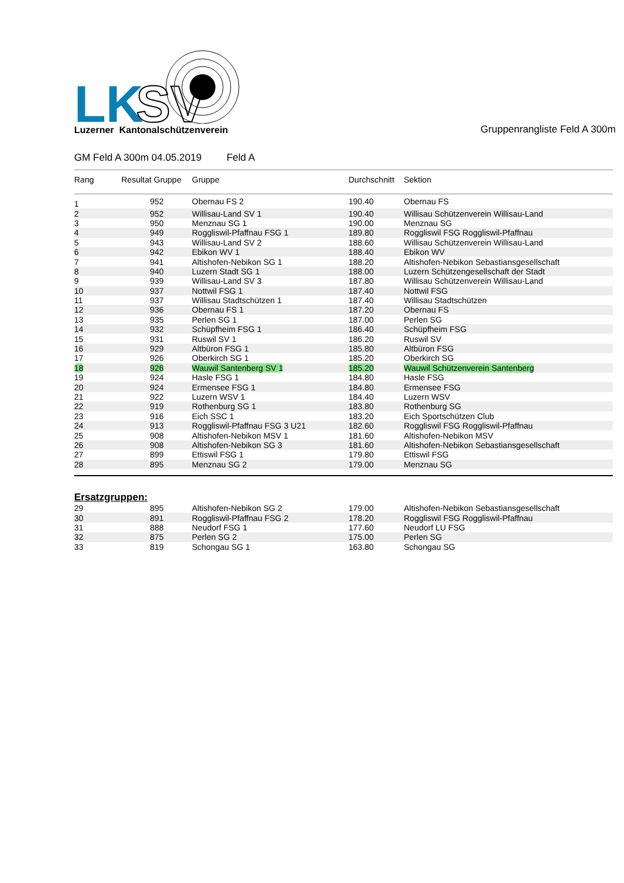LK
SV
Luzerner Kantonalschützenverein
Gruppenrangliste Feld A 300m
GM Feld A 300m 04.05.2019 Feld A
| Rang | Resultat Gruppe | Gruppe | Durchschnitt | Sektion |
| --- | --- | --- | --- | --- |
| 1 | 952 | Obernau FS 2 | 190.40 | Obernau FS |
| 2 | 952 | Willisau-Land SV 1 | 190.40 | Willisau Schützenverein Willisau-Land |
| 3 | 950 | Menznau SG 1 | 190.00 | Menznau SG |
| 4 | 949 | Roggliswil-Pfaffnau FSG 1 | 189.80 | Roggliswil FSG Roggliswil-Pfaffnau |
| 5 | 943 | Willisau-Land SV 2 | 188.60 | Willisau Schützenverein Willisau-Land |
| 6 | 942 | Ebikon WV 1 | 188.40 | Ebikon WV |
| 7 | 941 | Altishofen-Nebikon SG 1 | 188.20 | Altishofen-Nebikon Sebastiansgesellschaft |
| 8 | 940 | Luzern Stadt SG 1 | 188.00 | Luzern Schützengesellschaft der Stadt |
| 9 | 939 | Willisau-Land SV 3 | 187.80 | Willisau Schützenverein Willisau-Land |
| 10 | 937 | Nottwil FSG 1 | 187.40 | Nottwil FSG |
| 11 | 937 | Willisau Stadtschützen 1 | 187.40 | Willisau Stadtschützen |
| 12 | 936 | Obernau FS 1 | 187.20 | Obernau FS |
| 13 | 935 | Perlen SG 1 | 187.00 | Perlen SG |
| 14 | 932 | Schüpfheim FSG 1 | 186.40 | Schüpfheim FSG |
| 15 | 931 | Ruswil SV 1 | 186.20 | Ruswil SV |
| 16 | 929 | Altbüron FSG 1 | 185.80 | Altbüron FSG |
| 17 | 926 | Oberkirch SG 1 | 185.20 | Oberkirch SG |
| 18 | 926 | Wauwil Santenberg SV 1 | 185.20 | Wauwil Schützenverein Santenberg |
| 19 | 924 | Hasle FSG 1 | 184.80 | Hasle FSG |
| 20 | 924 | Ermensee FSG 1 | 184.80 | Ermensee FSG |
| 21 | 922 | Luzern WSV 1 | 184.40 | Luzern WSV |
| 22 | 919 | Rothenburg SG 1 | 183.80 | Rothenburg SG |
| 23 | 916 | Eich SSC 1 | 183.20 | Eich Sportschützen Club |
| 24 | 913 | Roggliswil-Pfaffnau FSG 3 U21 | 182.60 | Roggliswil FSG Roggliswil-Pfaffnau |
| 25 | 908 | Altishofen-Nebikon MSV 1 | 181.60 | Altishofen-Nebikon MSV |
| 26 | 908 | Altishofen-Nebikon SG 3 | 181.60 | Altishofen-Nebikon Sebastiansgesellschaft |
| 27 | 899 | Ettiswil FSG 1 | 179.80 | Ettiswil FSG |
| 28 | 895 | Menznau SG 2 | 179.00 | Menznau SG |
Ersatzgruppen:
| 29 | 895 | Altishofen-Nebikon SG 2 | 179.00 | Altishofen-Nebikon Sebastiansgesellschaft |
| 30 | 891 | Roggliswil-Pfaffnau FSG 2 | 178.20 | Roggliswil FSG Roggliswil-Pfaffnau |
| 31 | 888 | Neudorf FSG 1 | 177.60 | Neudorf LU FSG |
| 32 | 875 | Perlen SG 2 | 175.00 | Perlen SG |
| 33 | 819 | Schongau SG 1 | 163.80 | Schongau SG |